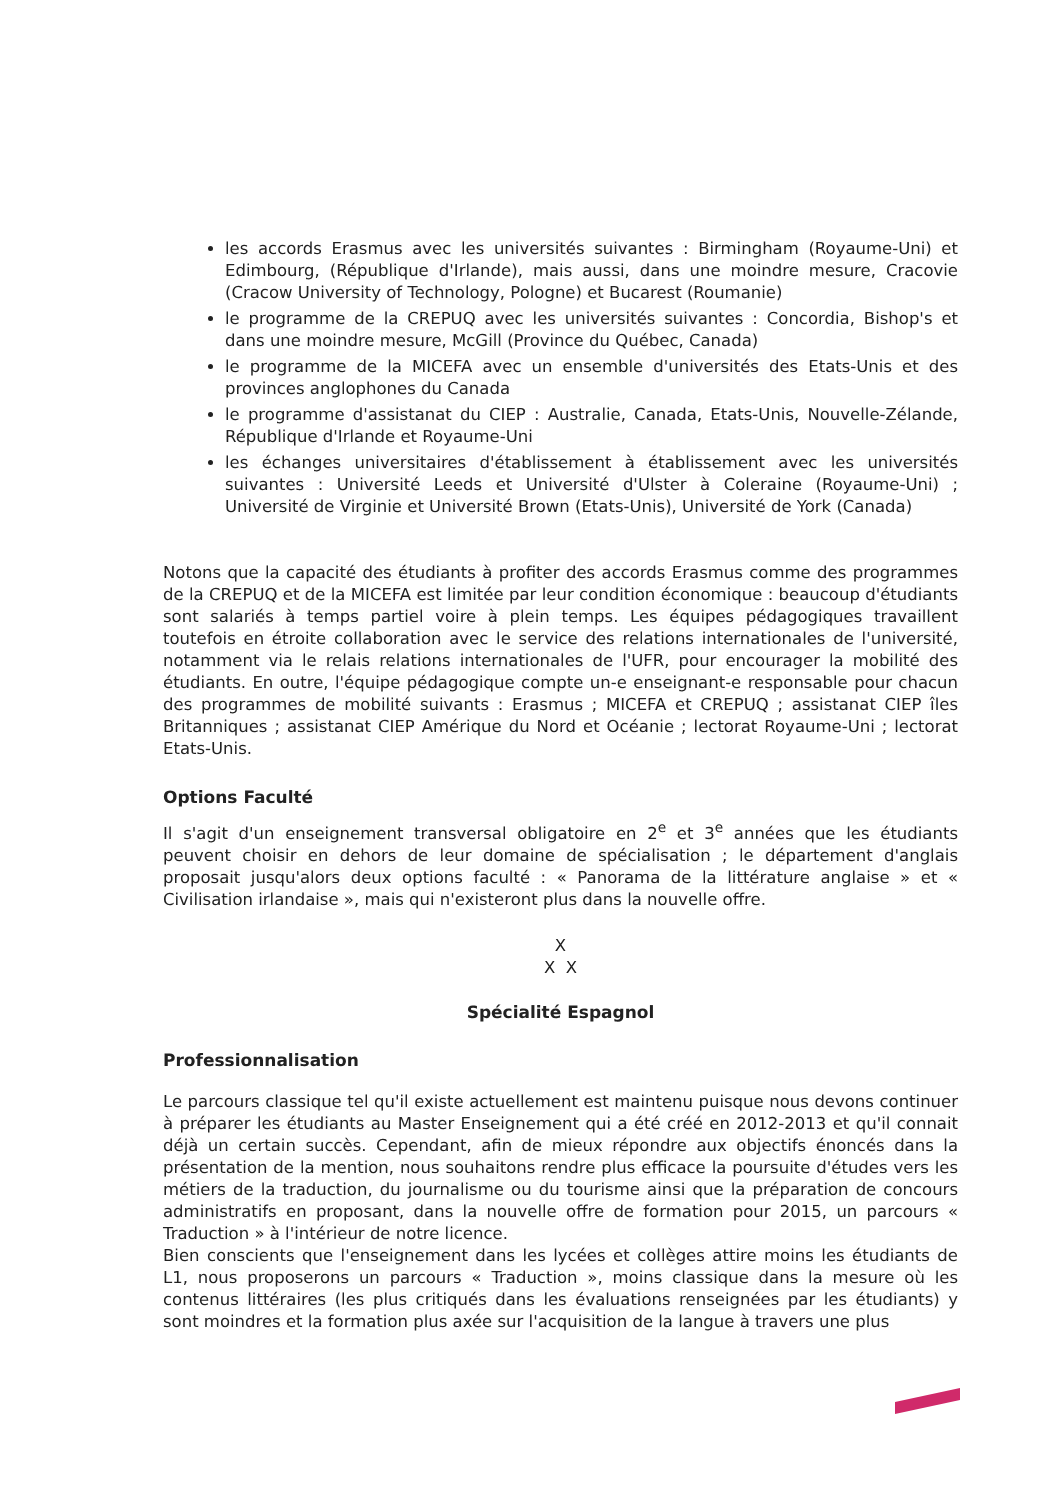les accords Erasmus avec les universités suivantes : Birmingham (Royaume-Uni) et Edimbourg, (République d'Irlande), mais aussi, dans une moindre mesure, Cracovie (Cracow University of Technology, Pologne) et Bucarest (Roumanie)
le programme de la CREPUQ avec les universités suivantes : Concordia, Bishop's et dans une moindre mesure, McGill (Province du Québec, Canada)
le programme de la MICEFA avec un ensemble d'universités des Etats-Unis et des provinces anglophones du Canada
le programme d'assistanat du CIEP : Australie, Canada, Etats-Unis, Nouvelle-Zélande, République d'Irlande et Royaume-Uni
les échanges universitaires d'établissement à établissement avec les universités suivantes : Université Leeds et Université d'Ulster à Coleraine (Royaume-Uni) ; Université de Virginie et Université Brown (Etats-Unis), Université de York (Canada)
Notons que la capacité des étudiants à profiter des accords Erasmus comme des programmes de la CREPUQ et de la MICEFA est limitée par leur condition économique : beaucoup d'étudiants sont salariés à temps partiel voire à plein temps. Les équipes pédagogiques travaillent toutefois en étroite collaboration avec le service des relations internationales de l'université, notamment via le relais relations internationales de l'UFR, pour encourager la mobilité des étudiants. En outre, l'équipe pédagogique compte un-e enseignant-e responsable pour chacun des programmes de mobilité suivants : Erasmus ; MICEFA et CREPUQ ; assistanat CIEP îles Britanniques ; assistanat CIEP Amérique du Nord et Océanie ; lectorat Royaume-Uni ; lectorat Etats-Unis.
Options Faculté
Il s'agit d'un enseignement transversal obligatoire en 2<sup>e</sup> et 3<sup>e</sup> années que les étudiants peuvent choisir en dehors de leur domaine de spécialisation ; le département d'anglais proposait jusqu'alors deux options faculté : « Panorama de la littérature anglaise » et « Civilisation irlandaise », mais qui n'existeront plus dans la nouvelle offre.
X
X X
Spécialité Espagnol
Professionnalisation
Le parcours classique tel qu'il existe actuellement est maintenu puisque nous devons continuer à préparer les étudiants au Master Enseignement qui a été créé en 2012-2013 et qu'il connait déjà un certain succès. Cependant, afin de mieux répondre aux objectifs énoncés dans la présentation de la mention, nous souhaitons rendre plus efficace la poursuite d'études vers les métiers de la traduction, du journalisme ou du tourisme ainsi que la préparation de concours administratifs en proposant, dans la nouvelle offre de formation pour 2015, un parcours « Traduction » à l'intérieur de notre licence.
Bien conscients que l'enseignement dans les lycées et collèges attire moins les étudiants de L1, nous proposerons un parcours « Traduction », moins classique dans la mesure où les contenus littéraires (les plus critiqués dans les évaluations renseignées par les étudiants) y sont moindres et la formation plus axée sur l'acquisition de la langue à travers une plus